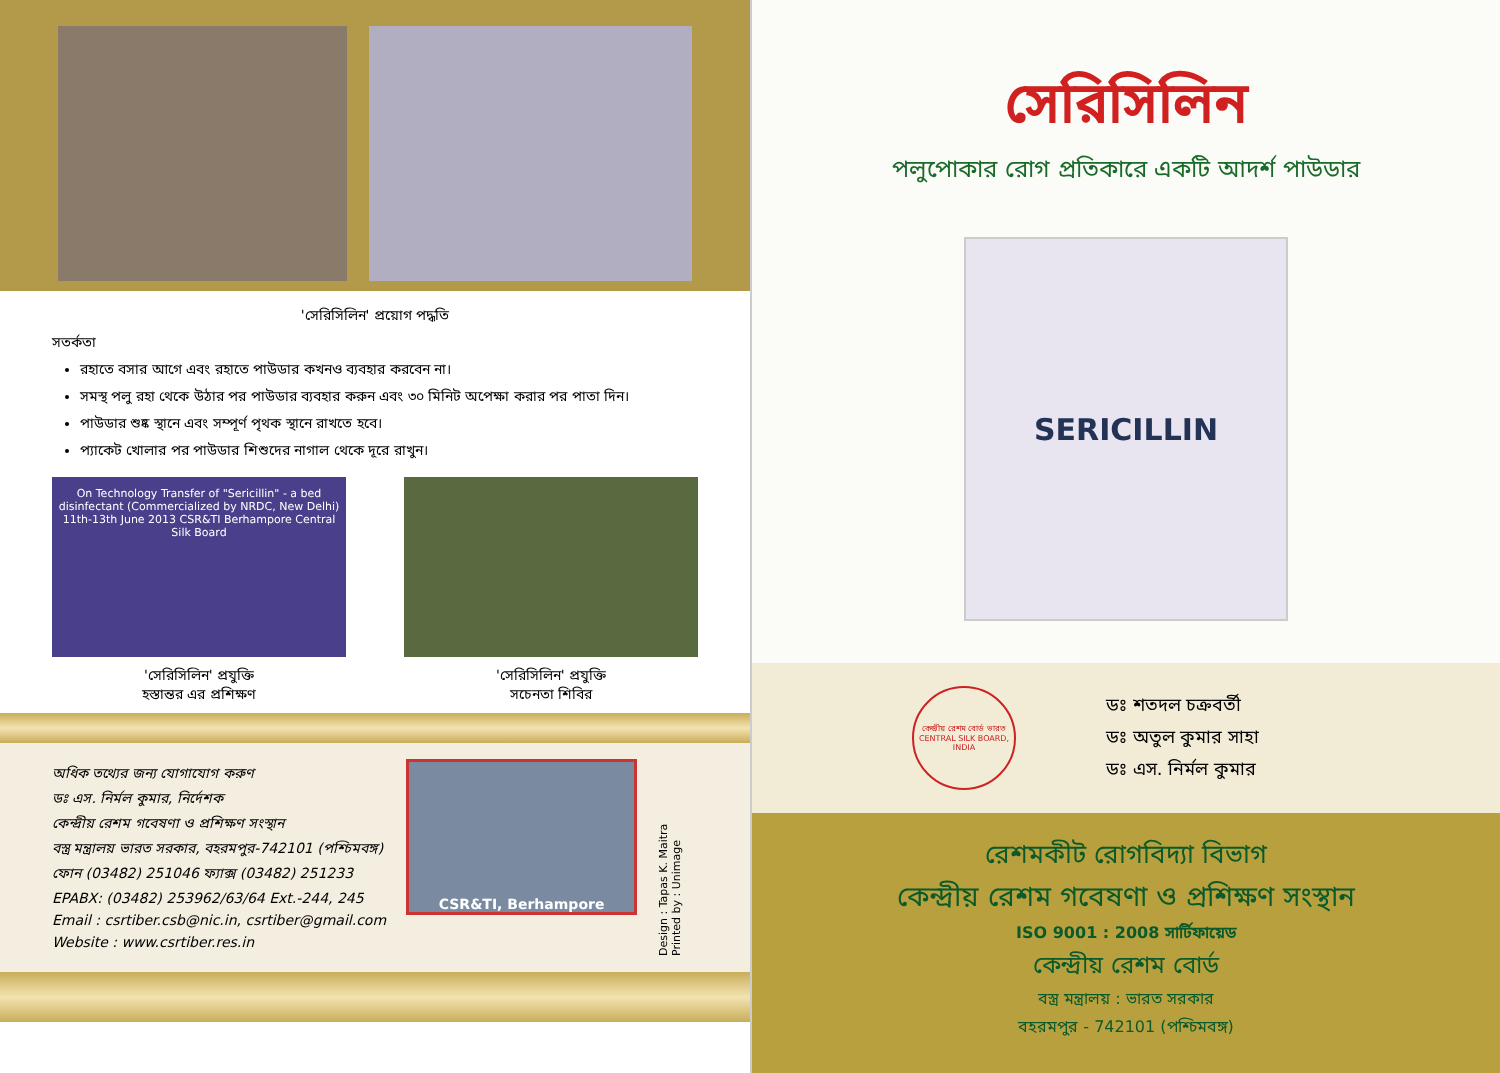'সেরিসিলিন' প্রয়োগ পদ্ধতি
সতর্কতা
রহাতে বসার আগে এবং রহাতে পাউডার কখনও ব্যবহার করবেন না।
সমস্থ পলু রহা থেকে উঠার পর পাউডার ব্যবহার করুন এবং ৩০ মিনিট অপেক্ষা করার পর পাতা দিন।
পাউডার শুষ্ক স্থানে এবং সম্পূর্ণ পৃথক স্থানে রাখতে হবে।
প্যাকেট খোলার পর পাউডার শিশুদের নাগাল থেকে দূরে রাখুন।
On Technology Transfer of "Sericillin" - a bed disinfectant (Commercialized by NRDC, New Delhi) 11th-13th June 2013 CSR&TI Berhampore Central Silk Board
'সেরিসিলিন' প্রযুক্তি
হস্তান্তর এর প্রশিক্ষণ
'সেরিসিলিন' প্রযুক্তি
সচেনতা শিবির
অধিক তথ্যের জন্য যোগাযোগ করুণ
ডঃ এস. নির্মল কুমার, নির্দেশক
কেন্দ্রীয় রেশম গবেষণা ও প্রশিক্ষণ সংস্থান
বস্ত্র মন্ত্রালয় ভারত সরকার, বহরমপুর-742101 (পশ্চিমবঙ্গ)
ফোন (03482) 251046 ফ্যাক্স (03482) 251233
EPABX: (03482) 253962/63/64 Ext.-244, 245
Email : csrtiber.csb@nic.in, csrtiber@gmail.com
Website : www.csrtiber.res.in
CSR&TI, Berhampore
Design : Tapas K. Maitra
Printed by : Unimage
সেরিসিলিন
পলুপোকার রোগ প্রতিকারে একটি আদর্শ পাউডার
SERICILLIN
কেন্দ্রীয় রেশম বোর্ড ভারত
CENTRAL SILK BOARD, INDIA
ডঃ শতদল চক্রবর্তী
ডঃ অতুল কুমার সাহা
ডঃ এস. নির্মল কুমার
রেশমকীট রোগবিদ্যা বিভাগ
কেন্দ্রীয় রেশম গবেষণা ও প্রশিক্ষণ সংস্থান
ISO 9001 : 2008 সার্টিফায়েড
কেন্দ্রীয় রেশম বোর্ড
বস্ত্র মন্ত্রালয় : ভারত সরকার
বহরমপুর - 742101 (পশ্চিমবঙ্গ)